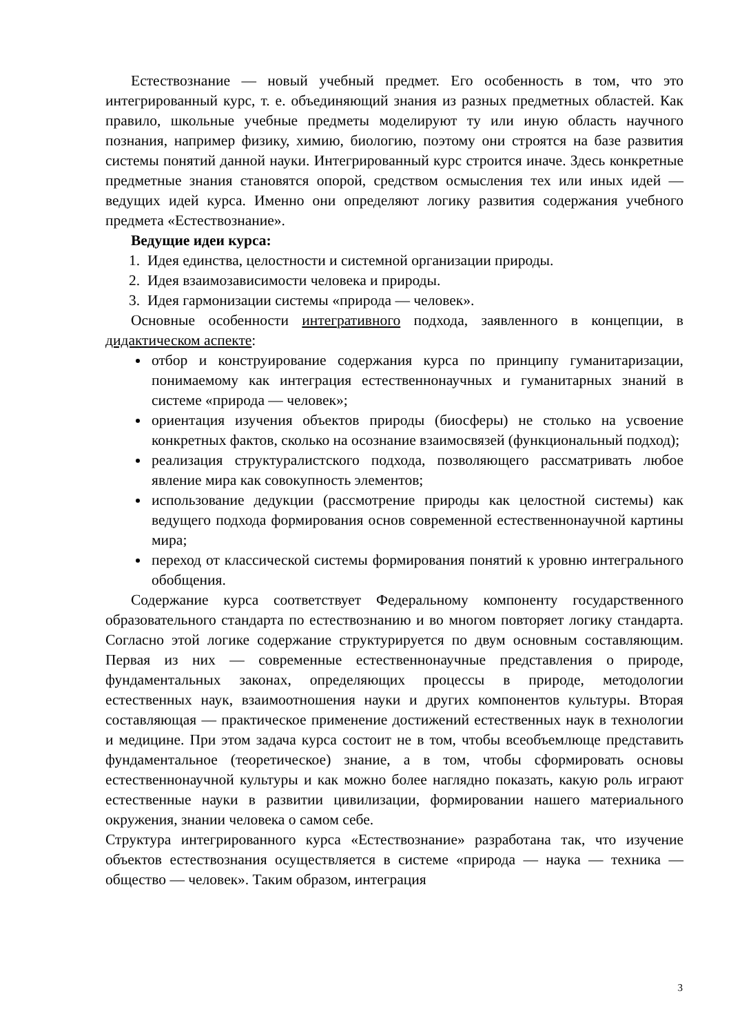Естествознание — новый учебный предмет. Его особенность в том, что это интегрированный курс, т. е. объединяющий знания из разных предметных областей. Как правило, школьные учебные предметы моделируют ту или иную область научного познания, например физику, химию, биологию, поэтому они строятся на базе развития системы понятий данной науки. Интегрированный курс строится иначе. Здесь конкретные предметные знания становятся опорой, средством осмысления тех или иных идей — ведущих идей курса. Именно они определяют логику развития содержания учебного предмета «Естествознание».
Ведущие идеи курса:
1. Идея единства, целостности и системной организации природы.
2. Идея взаимозависимости человека и природы.
3. Идея гармонизации системы «природа — человек».
Основные особенности интегративного подхода, заявленного в концепции, в дидактическом аспекте:
отбор и конструирование содержания курса по принципу гуманитаризации, понимаемому как интеграция естественнонаучных и гуманитарных знаний в системе «природа — человек»;
ориентация изучения объектов природы (биосферы) не столько на усвоение конкретных фактов, сколько на осознание взаимосвязей (функциональный подход);
реализация структуралистского подхода, позволяющего рассматривать любое явление мира как совокупность элементов;
использование дедукции (рассмотрение природы как целостной системы) как ведущего подхода формирования основ современной естественнонаучной картины мира;
переход от классической системы формирования понятий к уровню интегрального обобщения.
Содержание курса соответствует Федеральному компоненту государственного образовательного стандарта по естествознанию и во многом повторяет логику стандарта. Согласно этой логике содержание структурируется по двум основным составляющим. Первая из них — современные естественнонаучные представления о природе, фундаментальных законах, определяющих процессы в природе, методологии естественных наук, взаимоотношения науки и других компонентов культуры. Вторая составляющая — практическое применение достижений естественных наук в технологии и медицине. При этом задача курса состоит не в том, чтобы всеобъемлюще представить фундаментальное (теоретическое) знание, а в том, чтобы сформировать основы естественнонаучной культуры и как можно более наглядно показать, какую роль играют естественные науки в развитии цивилизации, формировании нашего материального окружения, знании человека о самом себе.
Структура интегрированного курса «Естествознание» разработана так, что изучение объектов естествознания осуществляется в системе «природа — наука — техника — общество — человек». Таким образом, интеграция
3